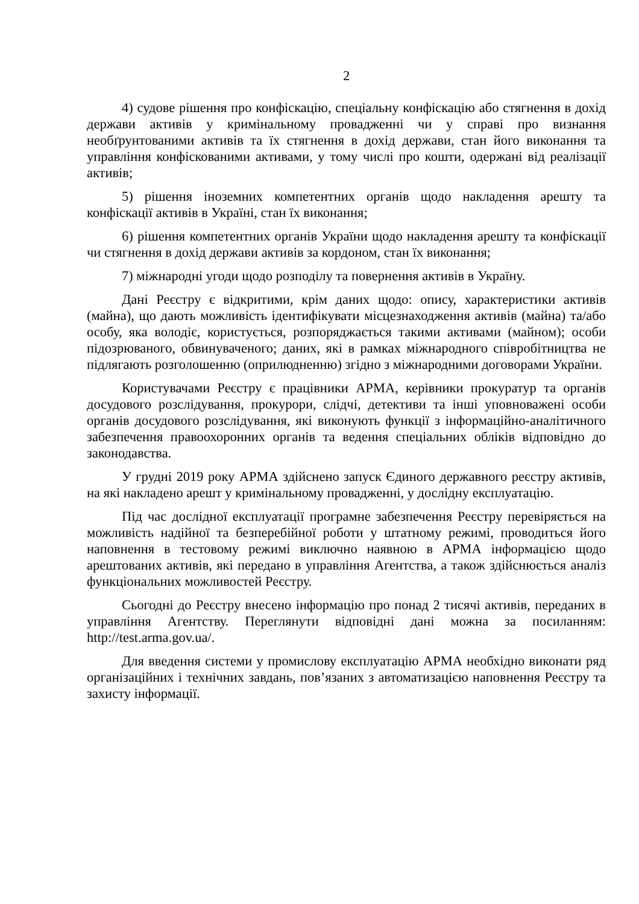2
4) судове рішення про конфіскацію, спеціальну конфіскацію або стягнення в дохід держави активів у кримінальному провадженні чи у справі про визнання необґрунтованими активів та їх стягнення в дохід держави, стан його виконання та управління конфіскованими активами, у тому числі про кошти, одержані від реалізації активів;
5) рішення іноземних компетентних органів щодо накладення арешту та конфіскації активів в Україні, стан їх виконання;
6) рішення компетентних органів України щодо накладення арешту та конфіскації чи стягнення в дохід держави активів за кордоном, стан їх виконання;
7) міжнародні угоди щодо розподілу та повернення активів в Україну.
Дані Реєстру є відкритими, крім даних щодо: опису, характеристики активів (майна), що дають можливість ідентифікувати місцезнаходження активів (майна) та/або особу, яка володіє, користується, розпоряджається такими активами (майном); особи підозрюваного, обвинуваченого; даних, які в рамках міжнародного співробітництва не підлягають розголошенню (оприлюдненню) згідно з міжнародними договорами України.
Користувачами Реєстру є працівники АРМА, керівники прокуратур та органів досудового розслідування, прокурори, слідчі, детективи та інші уповноважені особи органів досудового розслідування, які виконують функції з інформаційно-аналітичного забезпечення правоохоронних органів та ведення спеціальних обліків відповідно до законодавства.
У грудні 2019 року АРМА здійснено запуск Єдиного державного реєстру активів, на які накладено арешт у кримінальному провадженні, у дослідну експлуатацію.
Під час дослідної експлуатації програмне забезпечення Реєстру перевіряється на можливість надійної та безперебійної роботи у штатному режимі, проводиться його наповнення в тестовому режимі виключно наявною в АРМА інформацією щодо арештованих активів, які передано в управління Агентства, а також здійснюється аналіз функціональних можливостей Реєстру.
Сьогодні до Реєстру внесено інформацію про понад 2 тисячі активів, переданих в управління Агентству. Переглянути відповідні дані можна за посиланням: http://test.arma.gov.ua/.
Для введення системи у промислову експлуатацію АРМА необхідно виконати ряд організаційних і технічних завдань, пов’язаних з автоматизацією наповнення Реєстру та захисту інформації.